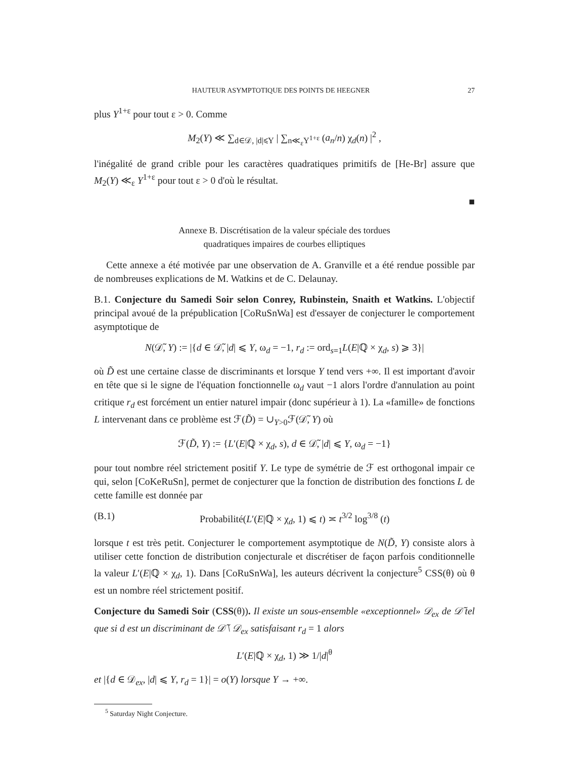HAUTEUR ASYMPTOTIQUE DES POINTS DE HEEGNER 27
plus Y<sup>1+ε</sup> pour tout ε > 0. Comme
M<sub>2</sub>(Y) ≪ ∑<sub>d∈𝒟, |d|⩽Y</sub> | ∑<sub>n≪<sub>ε</sub>Y<sup>1+ε</sup></sub> (a<sub>n</sub>/n) χ<sub>d</sub>(n) |<sup>2</sup> ,
l'inégalité de grand crible pour les caractères quadratiques primitifs de [He-Br] assure que M<sub>2</sub>(Y) ≪<sub>ε</sub> Y<sup>1+ε</sup> pour tout ε > 0 d'où le résultat.
■
Annexe B. Discrétisation de la valeur spéciale des tordues
quadratiques impaires de courbes elliptiques
Cette annexe a été motivée par une observation de A. Granville et a été rendue possible par de nombreuses explications de M. Watkins et de C. Delaunay.
B.1. Conjecture du Samedi Soir selon Conrey, Rubinstein, Snaith et Watkins. L'objectif principal avoué de la prépublication [CoRuSnWa] est d'essayer de conjecturer le comportement asymptotique de
N(𝒟̃, Y) := |{d ∈ 𝒟̃, |d| ⩽ Y, ω<sub>d</sub> = −1, r<sub>d</sub> := ord<sub>s=1</sub>L(E|ℚ × χ<sub>d</sub>, s) ⩾ 3}|
où D̃ est une certaine classe de discriminants et lorsque Y tend vers +∞. Il est important d'avoir en tête que si le signe de l'équation fonctionnelle ω<sub>d</sub> vaut −1 alors l'ordre d'annulation au point critique r<sub>d</sub> est forcément un entier naturel impair (donc supérieur à 1). La «famille» de fonctions L intervenant dans ce problème est ℱ(D̃) = ∪<sub>Y>0</sub>ℱ(𝒟̃, Y) où
ℱ(D̃, Y) := {L′(E|ℚ × χ<sub>d</sub>, s), d ∈ 𝒟̃, |d| ⩽ Y, ω<sub>d</sub> = −1}
pour tout nombre réel strictement positif Y. Le type de symétrie de ℱ est orthogonal impair ce qui, selon [CoKeRuSn], permet de conjecturer que la fonction de distribution des fonctions L de cette famille est donnée par
(B.1) Probabilité(L′(E|ℚ × χ<sub>d</sub>, 1) ⩽ t) ≍ t<sup>3/2</sup> log<sup>3/8</sup> (t)
lorsque t est très petit. Conjecturer le comportement asymptotique de N(D̃, Y) consiste alors à utiliser cette fonction de distribution conjecturale et discrétiser de façon parfois conditionnelle la valeur L′(E|ℚ × χ<sub>d</sub>, 1). Dans [CoRuSnWa], les auteurs décrivent la conjecture<sup>5</sup> CSS(θ) où θ est un nombre réel strictement positif.
Conjecture du Samedi Soir (CSS(θ)). Il existe un sous-ensemble «exceptionnel» 𝒟<sub>ex</sub> de 𝒟̃ tel que si d est un discriminant de 𝒟̃ \ 𝒟<sub>ex</sub> satisfaisant r<sub>d</sub> = 1 alors
L′(E|ℚ × χ<sub>d</sub>, 1) ≫ 1/|d|<sup>θ</sup>
et |{d ∈ 𝒟<sub>ex</sub>, |d| ⩽ Y, r<sub>d</sub> = 1}| = o(Y) lorsque Y → +∞.
<sup>5</sup> Saturday Night Conjecture.